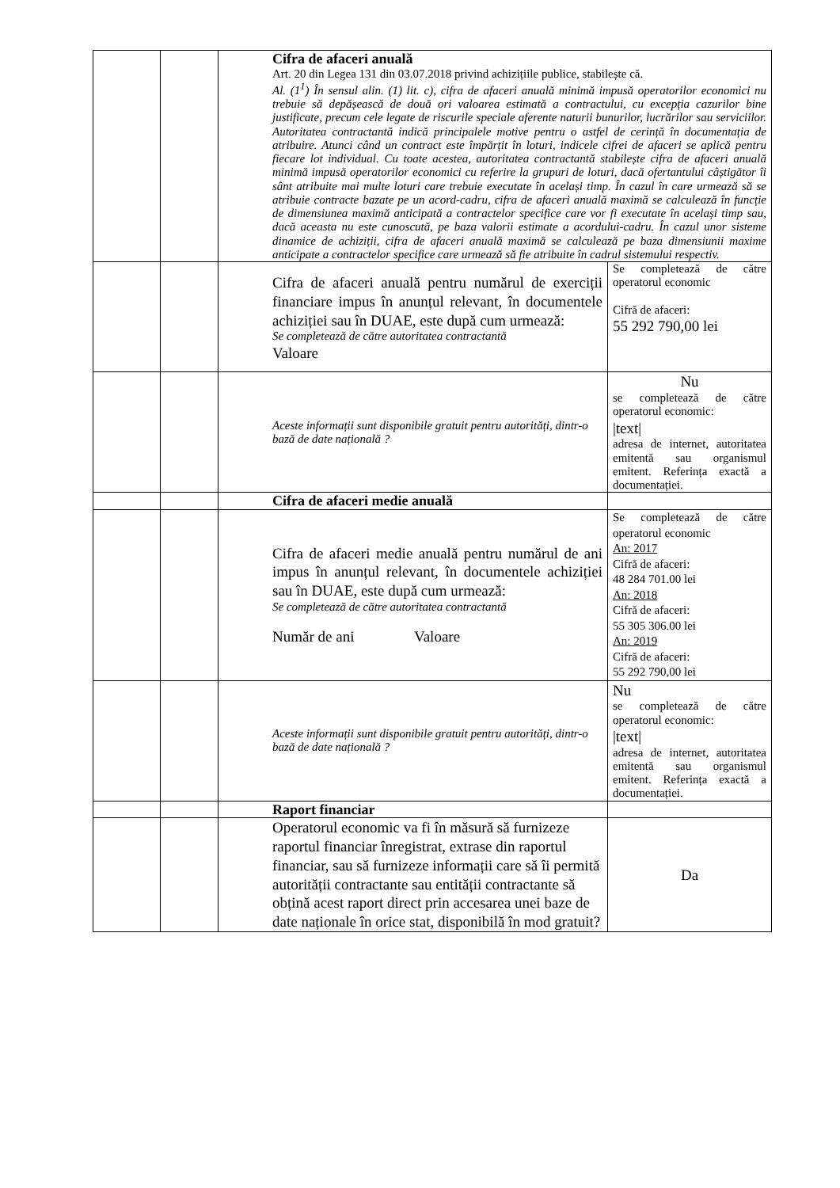| | | Cifra de afaceri anuală Art. 20 din Legea 131 din 03.07.2018 privind achizițiile publice, stabilește că. Al. (1<sup>1</sup>) În sensul alin. (1) lit. c), cifra de afaceri anuală minimă impusă operatorilor economici nu trebuie să depășească de două ori valoarea estimată a contractului, cu excepția cazurilor bine justificate, precum cele legate de riscurile speciale aferente naturii bunurilor, lucrărilor sau serviciilor. Autoritatea contractantă indică principalele motive pentru o astfel de cerință în documentația de atribuire. Atunci când un contract este împărțit în loturi, indicele cifrei de afaceri se aplică pentru fiecare lot individual. Cu toate acestea, autoritatea contractantă stabilește cifra de afaceri anuală minimă impusă operatorilor economici cu referire la grupuri de loturi, dacă ofertantului câștigător îi sânt atribuite mai multe loturi care trebuie executate în același timp. În cazul în care urmează să se atribuie contracte bazate pe un acord-cadru, cifra de afaceri anuală maximă se calculează în funcție de dimensiunea maximă anticipată a contractelor specifice care vor fi executate în același timp sau, dacă aceasta nu este cunoscută, pe baza valorii estimate a acordului-cadru. În cazul unor sisteme dinamice de achiziții, cifra de afaceri anuală maximă se calculează pe baza dimensiunii maxime anticipate a contractelor specifice care urmează să fie atribuite în cadrul sistemului respectiv. | |
| | | Cifra de afaceri anuală pentru numărul de exerciții financiare impus în anunțul relevant, în documentele achiziției sau în DUAE, este după cum urmează: Se completează de către autoritatea contractantă Valoare | Se completează de către operatorul economic Cifră de afaceri: 55 292 790,00 lei |
| | | Aceste informații sunt disponibile gratuit pentru autorități, dintr-o bază de date națională ? | Nu se completează de către operatorul economic: /text/ adresa de internet, autoritatea emitentă sau organismul emitent. Referința exactă a documentației. |
| | | Cifra de afaceri medie anuală | |
| | | Cifra de afaceri medie anuală pentru numărul de ani impus în anunțul relevant, în documentele achiziției sau în DUAE, este după cum urmează: Se completează de către autoritatea contractantă Număr de ani Valoare | Se completează de către operatorul economic An: 2017 Cifră de afaceri: 48 284 701.00 lei An: 2018 Cifră de afaceri: 55 305 306.00 lei An: 2019 Cifră de afaceri: 55 292 790,00 lei |
| | | Aceste informații sunt disponibile gratuit pentru autorități, dintr-o bază de date națională ? | Nu se completează de către operatorul economic: /text/ adresa de internet, autoritatea emitentă sau organismul emitent. Referința exactă a documentației. |
| | | Raport financiar | |
| | | Operatorul economic va fi în măsură să furnizeze raportul financiar înregistrat, extrase din raportul financiar, sau să furnizeze informații care să îi permită autorității contractante sau entității contractante să obțină acest raport direct prin accesarea unei baze de date naționale în orice stat, disponibilă în mod gratuit? | Da |